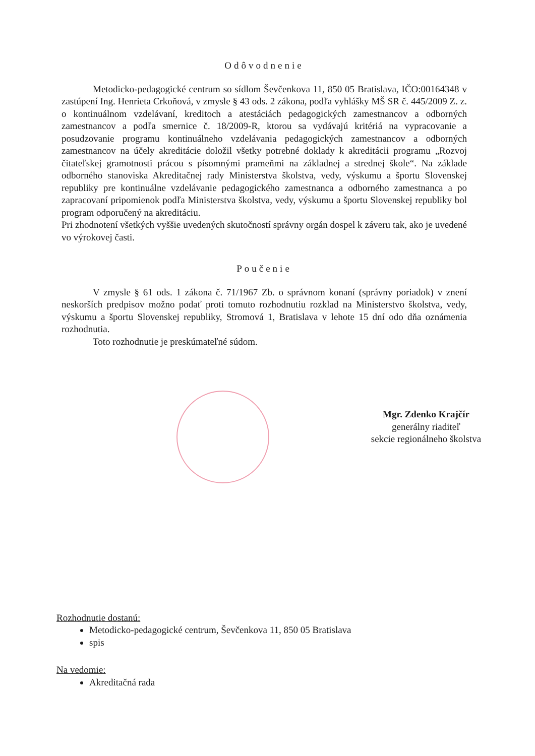Odôvodnenie
Metodicko-pedagogické centrum so sídlom Ševčenkova 11, 850 05 Bratislava, IČO:00164348 v zastúpení Ing. Henrieta Crkoňová, v zmysle § 43 ods. 2 zákona, podľa vyhlášky MŠ SR č. 445/2009 Z. z. o kontinuálnom vzdelávaní, kreditoch a atestáciách pedagogických zamestnancov a odborných zamestnancov a podľa smernice č. 18/2009-R, ktorou sa vydávajú kritériá na vypracovanie a posudzovanie programu kontinuálneho vzdelávania pedagogických zamestnancov a odborných zamestnancov na účely akreditácie doložil všetky potrebné doklady k akreditácii programu „Rozvoj čitateľskej gramotnosti prácou s písomnými prameňmi na základnej a strednej škole“. Na základe odborného stanoviska Akreditačnej rady Ministerstva školstva, vedy, výskumu a športu Slovenskej republiky pre kontinuálne vzdelávanie pedagogického zamestnanca a odborného zamestnanca a po zapracovaní pripomienok podľa Ministerstva školstva, vedy, výskumu a športu Slovenskej republiky bol program odporučený na akreditáciu.
Pri zhodnotení všetkých vyššie uvedených skutočností správny orgán dospel k záveru tak, ako je uvedené vo výrokovej časti.
Poučenie
V zmysle § 61 ods. 1 zákona č. 71/1967 Zb. o správnom konaní (správny poriadok) v znení neskorších predpisov možno podať proti tomuto rozhodnutiu rozklad na Ministerstvo školstva, vedy, výskumu a športu Slovenskej republiky, Stromová 1, Bratislava v lehote 15 dní odo dňa oznámenia rozhodnutia.
Toto rozhodnutie je preskúmateľné súdom.
Mgr. Zdenko Krajčír
generálny riaditeľ
sekcie regionálneho školstva
Rozhodnutie dostanú:
Metodicko-pedagogické centrum, Ševčenkova 11, 850 05 Bratislava
spis
Na vedomie:
Akreditačná rada